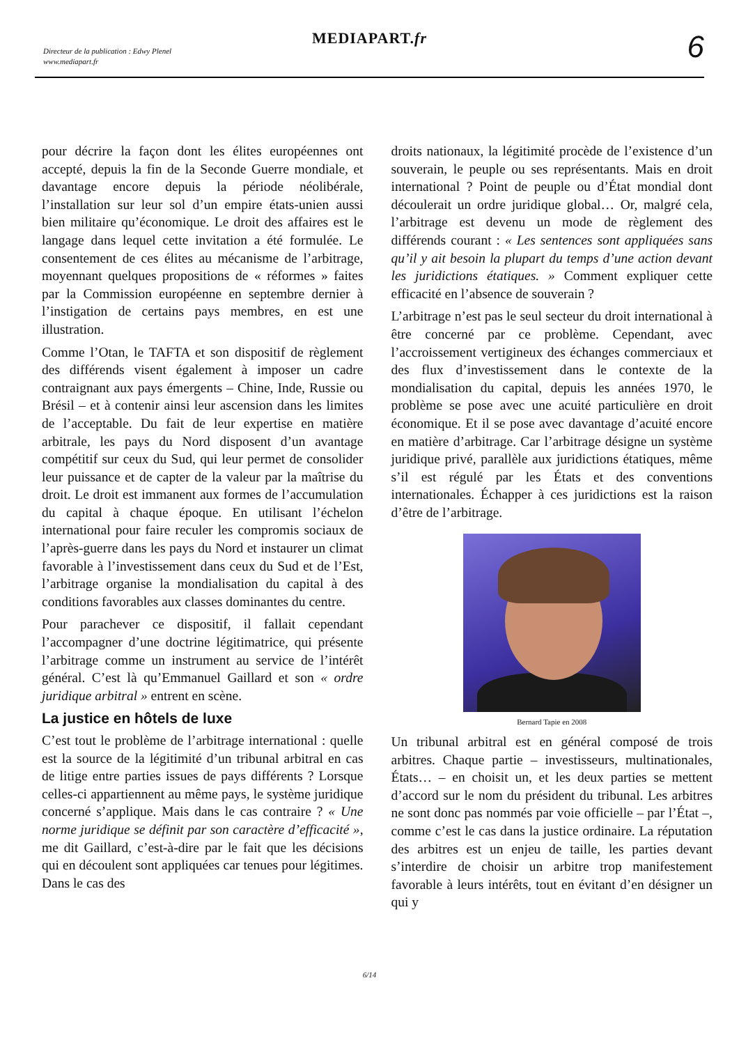Directeur de la publication : Edwy Plenel
www.mediapart.fr
MEDIAPART.fr 6
pour décrire la façon dont les élites européennes ont accepté, depuis la fin de la Seconde Guerre mondiale, et davantage encore depuis la période néolibérale, l’installation sur leur sol d’un empire états-unien aussi bien militaire qu’économique. Le droit des affaires est le langage dans lequel cette invitation a été formulée. Le consentement de ces élites au mécanisme de l’arbitrage, moyennant quelques propositions de « réformes » faites par la Commission européenne en septembre dernier à l’instigation de certains pays membres, en est une illustration.
Comme l’Otan, le TAFTA et son dispositif de règlement des différends visent également à imposer un cadre contraignant aux pays émergents – Chine, Inde, Russie ou Brésil – et à contenir ainsi leur ascension dans les limites de l’acceptable. Du fait de leur expertise en matière arbitrale, les pays du Nord disposent d’un avantage compétitif sur ceux du Sud, qui leur permet de consolider leur puissance et de capter de la valeur par la maîtrise du droit. Le droit est immanent aux formes de l’accumulation du capital à chaque époque. En utilisant l’échelon international pour faire reculer les compromis sociaux de l’après-guerre dans les pays du Nord et instaurer un climat favorable à l’investissement dans ceux du Sud et de l’Est, l’arbitrage organise la mondialisation du capital à des conditions favorables aux classes dominantes du centre.
Pour parachever ce dispositif, il fallait cependant l’accompagner d’une doctrine légitimatrice, qui présente l’arbitrage comme un instrument au service de l’intérêt général. C’est là qu’Emmanuel Gaillard et son « ordre juridique arbitral » entrent en scène.
La justice en hôtels de luxe
C’est tout le problème de l’arbitrage international : quelle est la source de la légitimité d’un tribunal arbitral en cas de litige entre parties issues de pays différents ? Lorsque celles-ci appartiennent au même pays, le système juridique concerné s’applique. Mais dans le cas contraire ? « Une norme juridique se définit par son caractère d’efficacité », me dit Gaillard, c’est-à-dire par le fait que les décisions qui en découlent sont appliquées car tenues pour légitimes. Dans le cas des
droits nationaux, la légitimité procède de l’existence d’un souverain, le peuple ou ses représentants. Mais en droit international ? Point de peuple ou d’État mondial dont découlerait un ordre juridique global… Or, malgré cela, l’arbitrage est devenu un mode de règlement des différends courant : « Les sentences sont appliquées sans qu’il y ait besoin la plupart du temps d’une action devant les juridictions étatiques. » Comment expliquer cette efficacité en l’absence de souverain ?
L’arbitrage n’est pas le seul secteur du droit international à être concerné par ce problème. Cependant, avec l’accroissement vertigineux des échanges commerciaux et des flux d’investissement dans le contexte de la mondialisation du capital, depuis les années 1970, le problème se pose avec une acuité particulière en droit économique. Et il se pose avec davantage d’acuité encore en matière d’arbitrage. Car l’arbitrage désigne un système juridique privé, parallèle aux juridictions étatiques, même s’il est régulé par les États et des conventions internationales. Échapper à ces juridictions est la raison d’être de l’arbitrage.
Bernard Tapie en 2008
Un tribunal arbitral est en général composé de trois arbitres. Chaque partie – investisseurs, multinationales, États… – en choisit un, et les deux parties se mettent d’accord sur le nom du président du tribunal. Les arbitres ne sont donc pas nommés par voie officielle – par l’État –, comme c’est le cas dans la justice ordinaire. La réputation des arbitres est un enjeu de taille, les parties devant s’interdire de choisir un arbitre trop manifestement favorable à leurs intérêts, tout en évitant d’en désigner un qui y
6/14